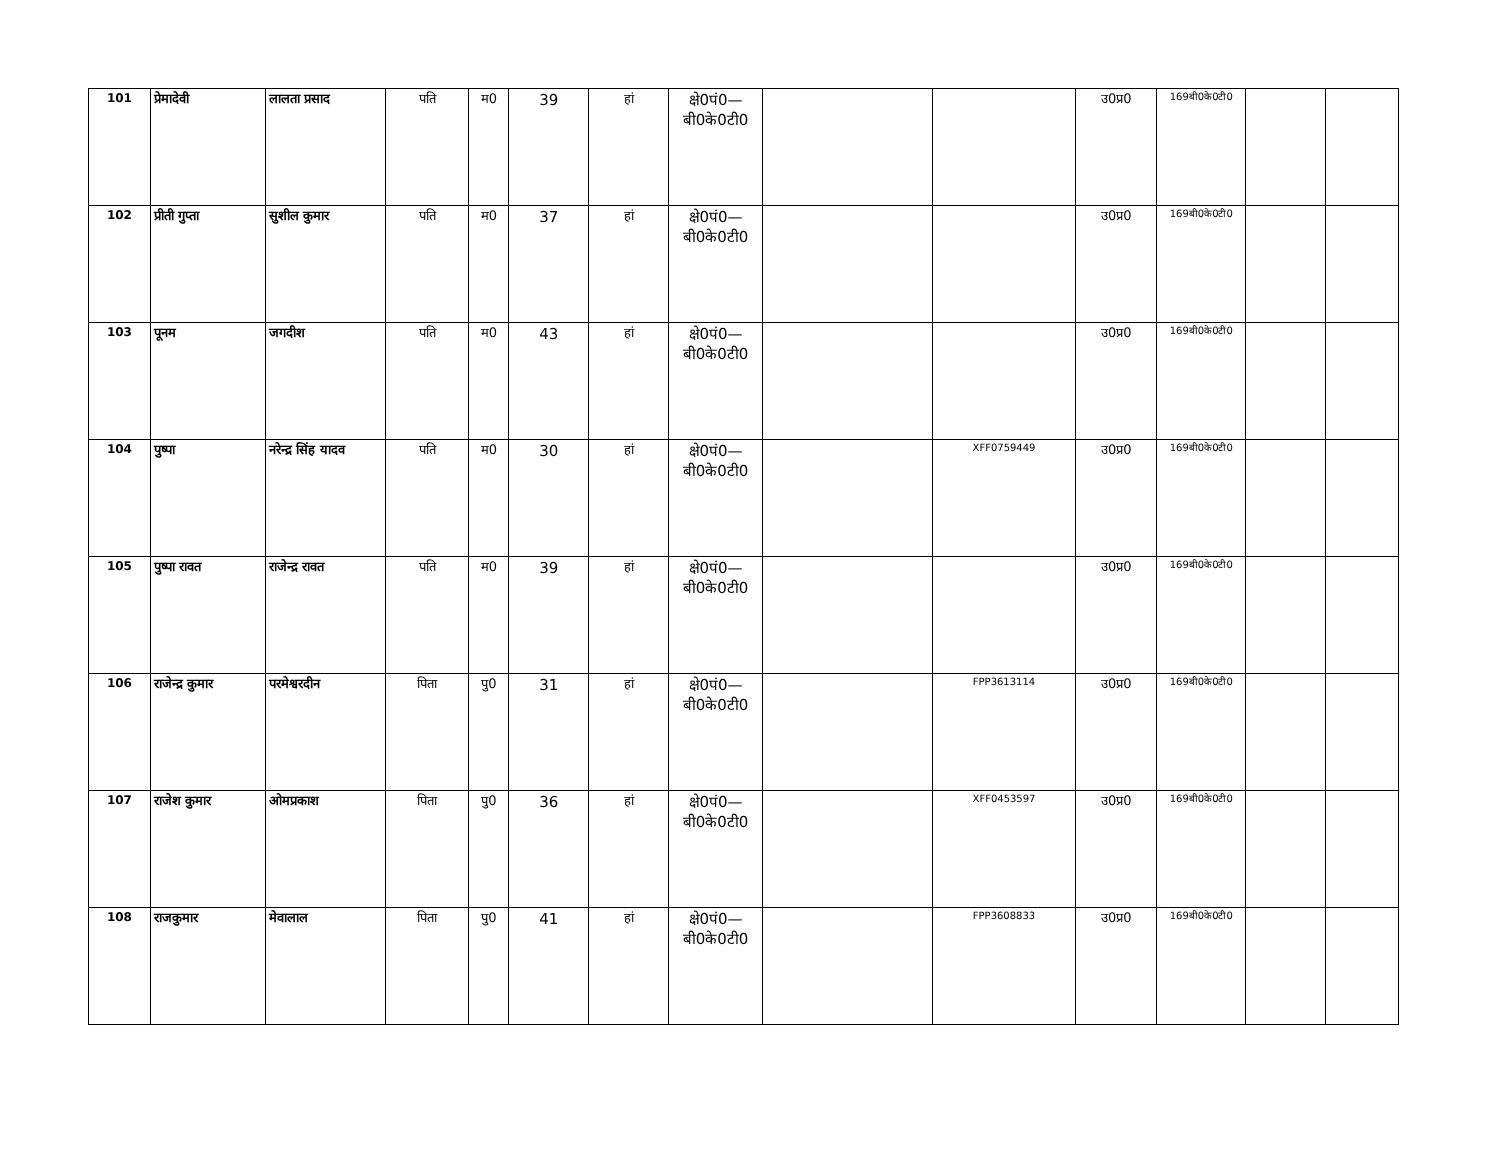| 101 | प्रेमादेवी | लालता प्रसाद | पति | म0 | 39 | हां | क्षे0पं0— बी0के0टी0 | | | उ0प्र0 | 169बी0के0टी0 | | |
| 102 | प्रीती गुप्ता | सुशील कुमार | पति | म0 | 37 | हां | क्षे0पं0— बी0के0टी0 | | | उ0प्र0 | 169बी0के0टी0 | | |
| 103 | पूनम | जगदीश | पति | म0 | 43 | हां | क्षे0पं0— बी0के0टी0 | | | उ0प्र0 | 169बी0के0टी0 | | |
| 104 | पुष्पा | नरेन्द्र सिंह यादव | पति | म0 | 30 | हां | क्षे0पं0— बी0के0टी0 | | XFF0759449 | उ0प्र0 | 169बी0के0टी0 | | |
| 105 | पुष्पा रावत | राजेन्द्र रावत | पति | म0 | 39 | हां | क्षे0पं0— बी0के0टी0 | | | उ0प्र0 | 169बी0के0टी0 | | |
| 106 | राजेन्द्र कुमार | परमेश्वरदीन | पिता | पु0 | 31 | हां | क्षे0पं0— बी0के0टी0 | | FPP3613114 | उ0प्र0 | 169बी0के0टी0 | | |
| 107 | राजेश कुमार | ओमप्रकाश | पिता | पु0 | 36 | हां | क्षे0पं0— बी0के0टी0 | | XFF0453597 | उ0प्र0 | 169बी0के0टी0 | | |
| 108 | राजकुमार | मेवालाल | पिता | पु0 | 41 | हां | क्षे0पं0— बी0के0टी0 | | FPP3608833 | उ0प्र0 | 169बी0के0टी0 | | |